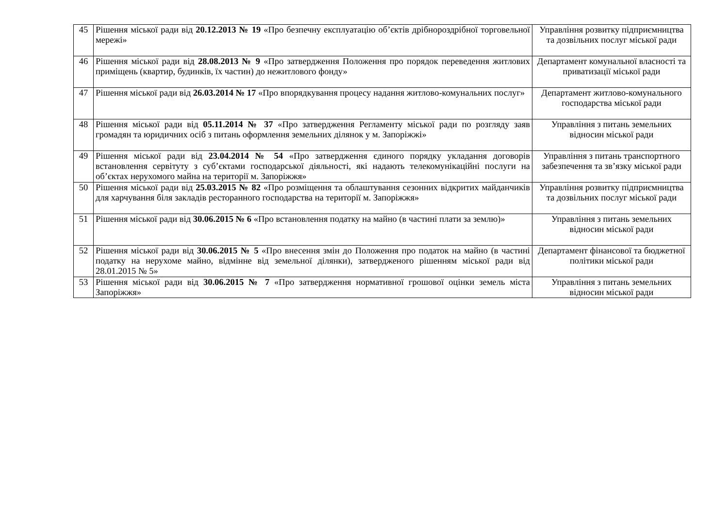| 45 | Рішення міської ради від 20.12.2013 № 19 «Про безпечну експлуатацію об’єктів дрібнороздрібної торговельної мережі» | Управління розвитку підприємництва та дозвільних послуг міської ради |
| 46 | Рішення міської ради від 28.08.2013 № 9 «Про затвердження Положення про порядок переведення житлових приміщень (квартир, будинків, їх частин) до нежитлового фонду» | Департамент комунальної власності та приватизації міської ради |
| 47 | Рішення міської ради від 26.03.2014 № 17 «Про впорядкування процесу надання житлово-комунальних послуг» | Департамент житлово-комунального господарства міської ради |
| 48 | Рішення міської ради від 05.11.2014 № 37 «Про затвердження Регламенту міської ради по розгляду заяв громадян та юридичних осіб з питань оформлення земельних ділянок у м. Запоріжжі» | Управління з питань земельних відносин міської ради |
| 49 | Рішення міської ради від 23.04.2014 № 54 «Про затвердження єдиного порядку укладання договорів встановлення сервітуту з суб’єктами господарської діяльності, які надають телекомунікаційні послуги на об’єктах нерухомого майна на території м. Запоріжжя» | Управління з питань транспортного забезпечення та зв’язку міської ради |
| 50 | Рішення міської ради від 25.03.2015 № 82 «Про розміщення та облаштування сезонних відкритих майданчиків для харчування біля закладів ресторанного господарства на території м. Запоріжжя» | Управління розвитку підприємництва та дозвільних послуг міської ради |
| 51 | Рішення міської ради від 30.06.2015 № 6 «Про встановлення податку на майно (в частині плати за землю)» | Управління з питань земельних відносин міської ради |
| 52 | Рішення міської ради від 30.06.2015 № 5 «Про внесення змін до Положення про податок на майно (в частині податку на нерухоме майно, відмінне від земельної ділянки), затвердженого рішенням міської ради від 28.01.2015 № 5» | Департамент фінансової та бюджетної політики міської ради |
| 53 | Рішення міської ради від 30.06.2015 № 7 «Про затвердження нормативної грошової оцінки земель міста Запоріжжя» | Управління з питань земельних відносин міської ради |